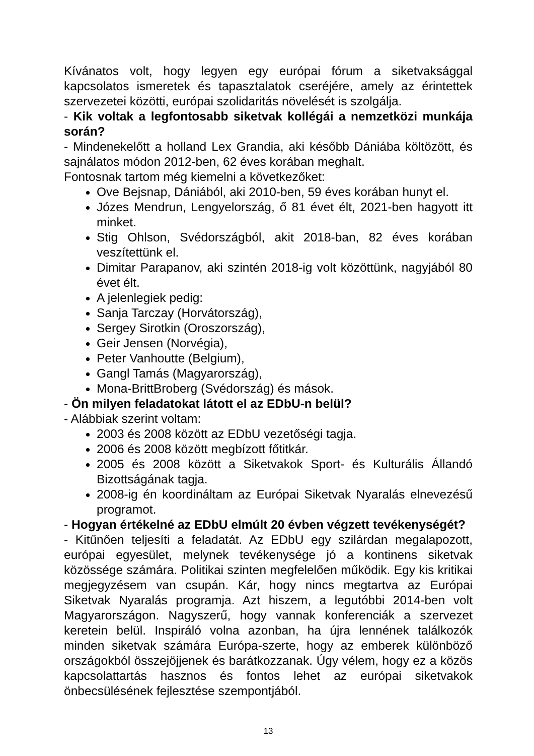Kívánatos volt, hogy legyen egy európai fórum a siketvaksággal kapcsolatos ismeretek és tapasztalatok cseréjére, amely az érintettek szervezetei közötti, európai szolidaritás növelését is szolgálja.
- Kik voltak a legfontosabb siketvak kollégái a nemzetközi munkája során?
- Mindenekelőtt a holland Lex Grandia, aki később Dániába költözött, és sajnálatos módon 2012-ben, 62 éves korában meghalt.
Fontosnak tartom még kiemelni a következőket:
Ove Bejsnap, Dániából, aki 2010-ben, 59 éves korában hunyt el.
Józes Mendrun, Lengyelország, ő 81 évet élt, 2021-ben hagyott itt minket.
Stig Ohlson, Svédországból, akit 2018-ban, 82 éves korában veszítettünk el.
Dimitar Parapanov, aki szintén 2018-ig volt közöttünk, nagyjából 80 évet élt.
A jelenlegiek pedig:
Sanja Tarczay (Horvátország),
Sergey Sirotkin (Oroszország),
Geir Jensen (Norvégia),
Peter Vanhoutte (Belgium),
Gangl Tamás (Magyarország),
Mona-BrittBroberg (Svédország) és mások.
- Ön milyen feladatokat látott el az EDbU-n belül?
- Alábbiak szerint voltam:
2003 és 2008 között az EDbU vezetőségi tagja.
2006 és 2008 között megbízott főtitkár.
2005 és 2008 között a Siketvakok Sport- és Kulturális Állandó Bizottságának tagja.
2008-ig én koordináltam az Európai Siketvak Nyaralás elnevezésű programot.
- Hogyan értékelné az EDbU elmúlt 20 évben végzett tevékenységét?
- Kitűnően teljesíti a feladatát. Az EDbU egy szilárdan megalapozott, európai egyesület, melynek tevékenysége jó a kontinens siketvak közössége számára. Politikai szinten megfelelően működik. Egy kis kritikai megjegyzésem van csupán. Kár, hogy nincs megtartva az Európai Siketvak Nyaralás programja. Azt hiszem, a legutóbbi 2014-ben volt Magyarországon. Nagyszerű, hogy vannak konferenciák a szervezet keretein belül. Inspiráló volna azonban, ha újra lennének találkozók minden siketvak számára Európa-szerte, hogy az emberek különböző országokból összejöjjenek és barátkozzanak. Úgy vélem, hogy ez a közös kapcsolattartás hasznos és fontos lehet az európai siketvakok önbecsülésének fejlesztése szempontjából.
13